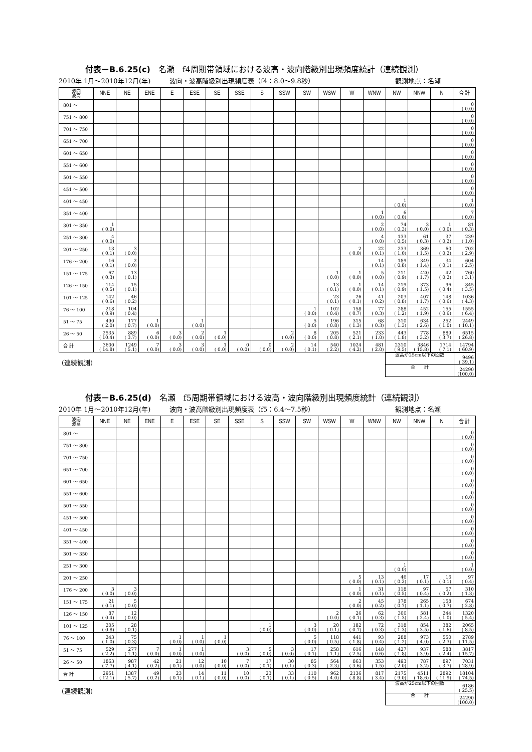付表－B.6.25(c)　名瀬　f4周期帯領域における波高・波向階級別出現頻度統計（連続観測）
2010年 1月～2010年12月(年) 波向・波高階級別出現頻度表（f4：8.0～9.8秒） 観測地点：名瀬
| 波向 波高 | NNE | NE | ENE | E | ESE | SE | SSE | S | SSW | SW | WSW | W | WNW | NW | NNW | N | 合 計 |
| --- | --- | --- | --- | --- | --- | --- | --- | --- | --- | --- | --- | --- | --- | --- | --- | --- | --- |
| 801 ～ | | | | | | | | | | | | | | | | | 0 ( 0.0) |
| 751 ～ 800 | | | | | | | | | | | | | | | | | 0 ( 0.0) |
| 701 ～ 750 | | | | | | | | | | | | | | | | | 0 ( 0.0) |
| 651 ～ 700 | | | | | | | | | | | | | | | | | 0 ( 0.0) |
| 601 ～ 650 | | | | | | | | | | | | | | | | | 0 ( 0.0) |
| 551 ～ 600 | | | | | | | | | | | | | | | | | 0 ( 0.0) |
| 501 ～ 550 | | | | | | | | | | | | | | | | | 0 ( 0.0) |
| 451 ～ 500 | | | | | | | | | | | | | | | | | 0 ( 0.0) |
| 401 ～ 450 | | | | | | | | | | | | | | 1 ( 0.0) | | | 1 ( 0.0) |
| 351 ～ 400 | | | | | | | | | | | | | 1 ( 0.0) | 6 ( 0.0) | | | 7 ( 0.0) |
| 301 ～ 350 | 1 ( 0.0) | | | | | | | | | | | | 2 ( 0.0) | 74 ( 0.3) | 3 ( 0.0) | 1 ( 0.0) | 81 ( 0.3) |
| 251 ～ 300 | 4 ( 0.0) | | | | | | | | | | | | 4 ( 0.0) | 133 ( 0.5) | 61 ( 0.3) | 37 ( 0.2) | 239 ( 1.0) |
| 201 ～ 250 | 13 ( 0.1) | 3 ( 0.0) | | | | | | | | | | 2 ( 0.0) | 22 ( 0.1) | 233 ( 1.0) | 369 ( 1.5) | 60 ( 0.2) | 702 ( 2.9) |
| 176 ～ 200 | 16 ( 0.1) | 2 ( 0.0) | | | | | | | | | | | 14 ( 0.1) | 189 ( 0.8) | 349 ( 1.4) | 34 ( 0.1) | 604 ( 2.5) |
| 151 ～ 175 | 67 ( 0.3) | 13 ( 0.1) | | | | | | | | | 1 ( 0.0) | 1 ( 0.0) | 5 ( 0.0) | 211 ( 0.9) | 420 ( 1.7) | 42 ( 0.2) | 760 ( 3.1) |
| 126 ～ 150 | 114 ( 0.5) | 15 ( 0.1) | | | | | | | | | 13 ( 0.1) | 1 ( 0.0) | 14 ( 0.1) | 219 ( 0.9) | 373 ( 1.5) | 96 ( 0.4) | 845 ( 3.5) |
| 101 ～ 125 | 142 ( 0.6) | 46 ( 0.2) | | | | | | | | | 23 ( 0.1) | 26 ( 0.1) | 41 ( 0.2) | 203 ( 0.8) | 407 ( 1.7) | 148 ( 0.6) | 1036 ( 4.3) |
| 76 ～ 100 | 218 ( 0.9) | 104 ( 0.4) | | | | | | | | 1 ( 0.0) | 102 ( 0.4) | 158 ( 0.7) | 77 ( 0.3) | 288 ( 1.2) | 452 ( 1.9) | 155 ( 0.6) | 1555 ( 6.4) |
| 51 ～ 75 | 490 ( 2.0) | 177 ( 0.7) | 1 ( 0.0) | | 1 ( 0.0) | | | | | 5 ( 0.0) | 196 ( 0.8) | 315 ( 1.3) | 68 ( 0.3) | 310 ( 1.3) | 634 ( 2.6) | 252 ( 1.0) | 2449 ( 10.1) |
| 26 ～ 50 | 2535 ( 10.4) | 889 ( 3.7) | 6 ( 0.0) | 3 ( 0.0) | 2 ( 0.0) | 1 ( 0.0) | | | 2 ( 0.0) | 8 ( 0.0) | 205 ( 0.8) | 521 ( 2.1) | 233 ( 1.0) | 443 ( 1.8) | 778 ( 3.2) | 889 ( 3.7) | 6515 ( 26.8) |
| 合 計 | 3600 ( 14.8) | 1249 ( 5.1) | 7 ( 0.0) | 3 ( 0.0) | 3 ( 0.0) | 1 ( 0.0) | 0 ( 0.0) | 0 ( 0.0) | 2 ( 0.0) | 14 ( 0.1) | 540 ( 2.2) | 1024 ( 4.2) | 481 ( 2.0) | 2310 ( 9.5) | 3846 ( 15.8) | 1714 ( 7.1) | 14794 ( 60.9) |
(連続観測)
| 波高が25cm以下の回数 | 9496 ( 39.1) |
| 合 計 | 24290 (100.0) |
付表－B.6.25(d)　名瀬　f5周期帯領域における波高・波向階級別出現頻度統計（連続観測）
2010年 1月～2010年12月(年) 波向・波高階級別出現頻度表（f5：6.4～7.5秒） 観測地点：名瀬
| 波向 波高 | NNE | NE | ENE | E | ESE | SE | SSE | S | SSW | SW | WSW | W | WNW | NW | NNW | N | 合 計 |
| --- | --- | --- | --- | --- | --- | --- | --- | --- | --- | --- | --- | --- | --- | --- | --- | --- | --- |
| 801 ～ | | | | | | | | | | | | | | | | | 0 ( 0.0) |
| 751 ～ 800 | | | | | | | | | | | | | | | | | 0 ( 0.0) |
| 701 ～ 750 | | | | | | | | | | | | | | | | | 0 ( 0.0) |
| 651 ～ 700 | | | | | | | | | | | | | | | | | 0 ( 0.0) |
| 601 ～ 650 | | | | | | | | | | | | | | | | | 0 ( 0.0) |
| 551 ～ 600 | | | | | | | | | | | | | | | | | 0 ( 0.0) |
| 501 ～ 550 | | | | | | | | | | | | | | | | | 0 ( 0.0) |
| 451 ～ 500 | | | | | | | | | | | | | | | | | 0 ( 0.0) |
| 401 ～ 450 | | | | | | | | | | | | | | | | | 0 ( 0.0) |
| 351 ～ 400 | | | | | | | | | | | | | | | | | 0 ( 0.0) |
| 301 ～ 350 | | | | | | | | | | | | | | | | | 0 ( 0.0) |
| 251 ～ 300 | | | | | | | | | | | | | | 1 ( 0.0) | | | 1 ( 0.0) |
| 201 ～ 250 | | | | | | | | | | | | 5 ( 0.0) | 13 ( 0.1) | 46 ( 0.2) | 17 ( 0.1) | 16 ( 0.1) | 97 ( 0.4) |
| 176 ～ 200 | 3 ( 0.0) | 3 ( 0.0) | | | | | | | | | | 1 ( 0.0) | 31 ( 0.1) | 118 ( 0.5) | 97 ( 0.4) | 57 ( 0.2) | 310 ( 1.3) |
| 151 ～ 175 | 21 ( 0.1) | 5 ( 0.0) | | | | | | | | | | 2 ( 0.0) | 45 ( 0.2) | 178 ( 0.7) | 265 ( 1.1) | 158 ( 0.7) | 674 ( 2.8) |
| 126 ～ 150 | 87 ( 0.4) | 12 ( 0.0) | | | | | | | | | 2 ( 0.0) | 26 ( 0.1) | 62 ( 0.3) | 306 ( 1.3) | 581 ( 2.4) | 244 ( 1.0) | 1320 ( 5.4) |
| 101 ～ 125 | 205 ( 0.8) | 28 ( 0.1) | | | | | | 1 ( 0.0) | | 3 ( 0.0) | 20 ( 0.1) | 182 ( 0.7) | 72 ( 0.3) | 318 ( 1.3) | 854 ( 3.5) | 382 ( 1.6) | 2065 ( 8.5) |
| 76 ～ 100 | 243 ( 1.0) | 75 ( 0.3) | | 1 ( 0.0) | 1 ( 0.0) | 1 ( 0.0) | | | | 5 ( 0.0) | 118 ( 0.5) | 441 ( 1.8) | 93 ( 0.4) | 288 ( 1.2) | 973 ( 4.0) | 550 ( 2.3) | 2789 ( 11.5) |
| 51 ～ 75 | 529 ( 2.2) | 277 ( 1.1) | 7 ( 0.0) | 1 ( 0.0) | 1 ( 0.0) | | 3 ( 0.0) | 5 ( 0.0) | 3 ( 0.0) | 17 ( 0.1) | 258 ( 1.1) | 616 ( 2.5) | 148 ( 0.6) | 427 ( 1.8) | 937 ( 3.9) | 588 ( 2.4) | 3817 ( 15.7) |
| 26 ～ 50 | 1863 ( 7.7) | 987 ( 4.1) | 42 ( 0.2) | 21 ( 0.1) | 12 ( 0.0) | 10 ( 0.0) | 7 ( 0.0) | 17 ( 0.1) | 30 ( 0.1) | 85 ( 0.3) | 564 ( 2.3) | 863 ( 3.6) | 353 ( 1.5) | 493 ( 2.0) | 787 ( 3.2) | 897 ( 3.7) | 7031 ( 28.9) |
| 合 計 | 2951 ( 12.1) | 1387 ( 5.7) | 49 ( 0.2) | 23 ( 0.1) | 14 ( 0.1) | 11 ( 0.0) | 10 ( 0.0) | 23 ( 0.1) | 33 ( 0.1) | 110 ( 0.5) | 962 ( 4.0) | 2136 ( 8.8) | 817 ( 3.4) | 2175 ( 9.0) | 4511 ( 18.6) | 2892 ( 11.9) | 18104 ( 74.5) |
(連続観測)
| 波高が25cm以下の回数 | 6186 ( 25.5) |
| 合 計 | 24290 (100.0) |